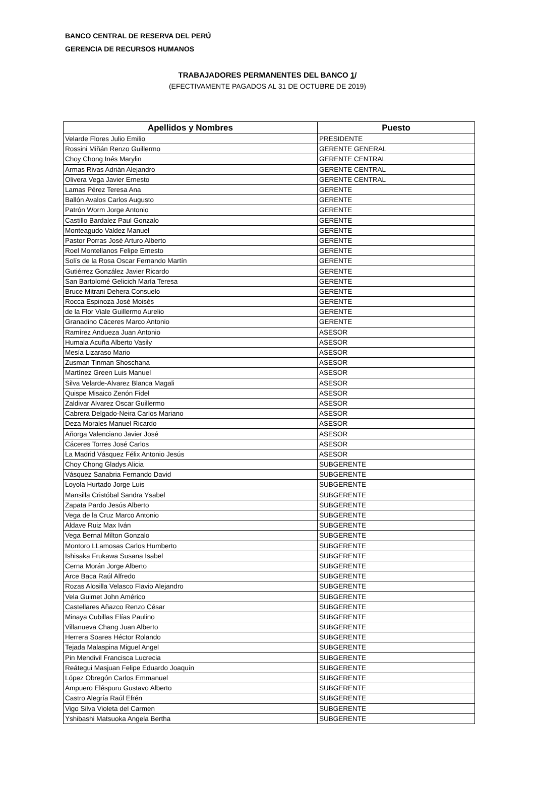BANCO CENTRAL DE RESERVA DEL PERÚ
GERENCIA DE RECURSOS HUMANOS
TRABAJADORES PERMANENTES DEL BANCO 1/
(EFECTIVAMENTE PAGADOS AL 31 DE OCTUBRE DE 2019)
| Apellidos y Nombres | Puesto |
| --- | --- |
| Velarde Flores Julio Emilio | PRESIDENTE |
| Rossini Miñán Renzo Guillermo | GERENTE GENERAL |
| Choy Chong Inés Marylin | GERENTE CENTRAL |
| Armas Rivas Adrián Alejandro | GERENTE CENTRAL |
| Olivera Vega Javier Ernesto | GERENTE CENTRAL |
| Lamas Pérez Teresa Ana | GERENTE |
| Ballón Avalos Carlos Augusto | GERENTE |
| Patrón Worm Jorge Antonio | GERENTE |
| Castillo Bardalez Paul Gonzalo | GERENTE |
| Monteagudo Valdez Manuel | GERENTE |
| Pastor Porras José Arturo Alberto | GERENTE |
| Roel Montellanos Felipe Ernesto | GERENTE |
| Solís de la Rosa Oscar Fernando Martín | GERENTE |
| Gutiérrez González Javier Ricardo | GERENTE |
| San Bartolomé Gelicich María Teresa | GERENTE |
| Bruce Mitrani Dehera Consuelo | GERENTE |
| Rocca Espinoza José Moisés | GERENTE |
| de la Flor Viale Guillermo Aurelio | GERENTE |
| Granadino Cáceres Marco Antonio | GERENTE |
| Ramírez Andueza Juan Antonio | ASESOR |
| Humala Acuña Alberto Vasily | ASESOR |
| Mesía Lizaraso Mario | ASESOR |
| Zusman Tinman Shoschana | ASESOR |
| Martínez Green Luis Manuel | ASESOR |
| Silva Velarde-Alvarez Blanca Magali | ASESOR |
| Quispe Misaico Zenón Fidel | ASESOR |
| Zaldivar Alvarez Oscar Guillermo | ASESOR |
| Cabrera Delgado-Neira Carlos Mariano | ASESOR |
| Deza Morales Manuel Ricardo | ASESOR |
| Añorga Valenciano Javier José | ASESOR |
| Cáceres Torres José Carlos | ASESOR |
| La Madrid Vásquez Félix Antonio Jesús | ASESOR |
| Choy Chong Gladys Alicia | SUBGERENTE |
| Vásquez Sanabria Fernando David | SUBGERENTE |
| Loyola Hurtado Jorge Luis | SUBGERENTE |
| Mansilla Cristóbal Sandra Ysabel | SUBGERENTE |
| Zapata Pardo Jesús Alberto | SUBGERENTE |
| Vega de la Cruz Marco Antonio | SUBGERENTE |
| Aldave Ruiz Max Iván | SUBGERENTE |
| Vega Bernal Milton Gonzalo | SUBGERENTE |
| Montoro LLamosas Carlos Humberto | SUBGERENTE |
| Ishisaka Frukawa Susana Isabel | SUBGERENTE |
| Cerna Morán Jorge Alberto | SUBGERENTE |
| Arce Baca Raúl Alfredo | SUBGERENTE |
| Rozas Alosilla Velasco Flavio Alejandro | SUBGERENTE |
| Vela Guimet John Américo | SUBGERENTE |
| Castellares Añazco Renzo César | SUBGERENTE |
| Minaya Cubillas Elías Paulino | SUBGERENTE |
| Villanueva Chang Juan Alberto | SUBGERENTE |
| Herrera Soares Héctor Rolando | SUBGERENTE |
| Tejada Malaspina Miguel Angel | SUBGERENTE |
| Pin Mendivil Francisca Lucrecia | SUBGERENTE |
| Reátegui Masjuan Felipe Eduardo Joaquín | SUBGERENTE |
| López Obregón Carlos Emmanuel | SUBGERENTE |
| Ampuero Eléspuru Gustavo Alberto | SUBGERENTE |
| Castro Alegría Raúl Efrén | SUBGERENTE |
| Vigo Silva Violeta del Carmen | SUBGERENTE |
| Yshibashi Matsuoka Angela Bertha | SUBGERENTE |